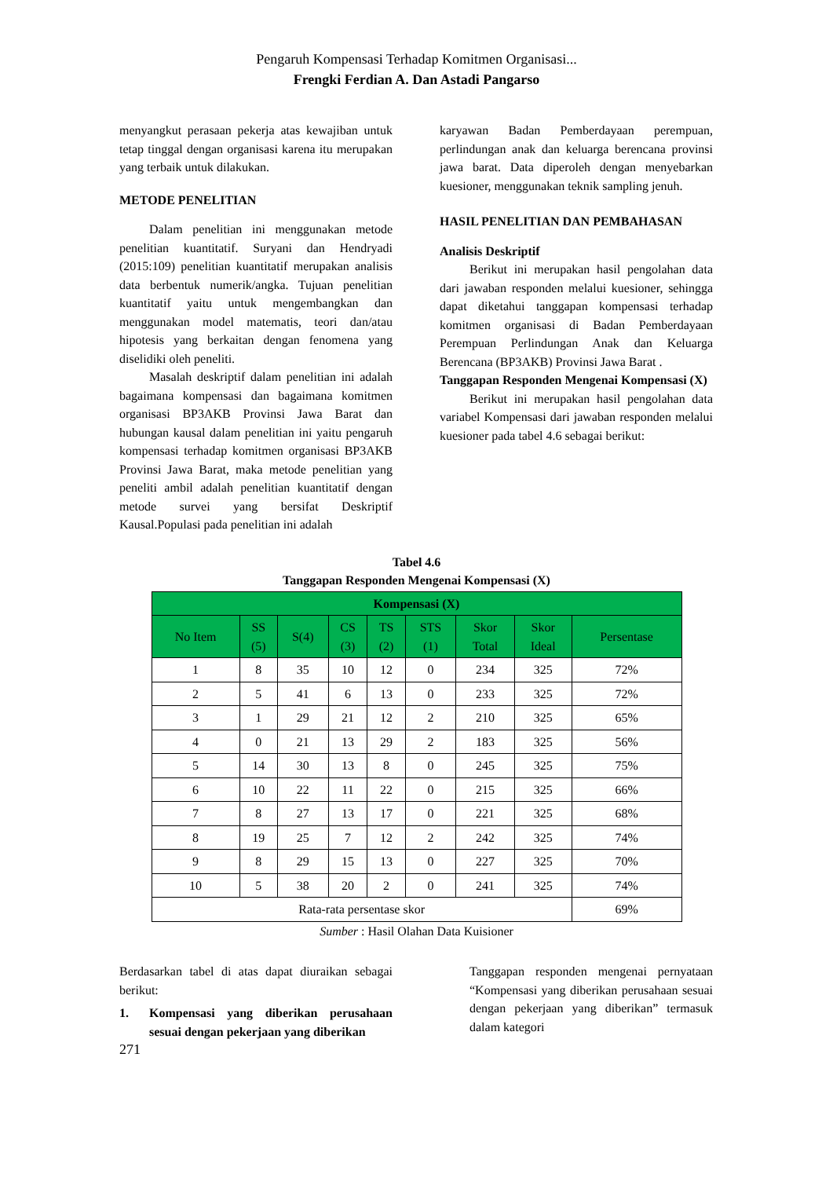Pengaruh Kompensasi Terhadap Komitmen Organisasi...
Frengki Ferdian A. Dan Astadi Pangarso
menyangkut perasaan pekerja atas kewajiban untuk tetap tinggal dengan organisasi karena itu merupakan yang terbaik untuk dilakukan.
METODE PENELITIAN
Dalam penelitian ini menggunakan metode penelitian kuantitatif. Suryani dan Hendryadi (2015:109) penelitian kuantitatif merupakan analisis data berbentuk numerik/angka. Tujuan penelitian kuantitatif yaitu untuk mengembangkan dan menggunakan model matematis, teori dan/atau hipotesis yang berkaitan dengan fenomena yang diselidiki oleh peneliti.
Masalah deskriptif dalam penelitian ini adalah bagaimana kompensasi dan bagaimana komitmen organisasi BP3AKB Provinsi Jawa Barat dan hubungan kausal dalam penelitian ini yaitu pengaruh kompensasi terhadap komitmen organisasi BP3AKB Provinsi Jawa Barat, maka metode penelitian yang peneliti ambil adalah penelitian kuantitatif dengan metode survei yang bersifat Deskriptif Kausal.Populasi pada penelitian ini adalah
karyawan Badan Pemberdayaan perempuan, perlindungan anak dan keluarga berencana provinsi jawa barat. Data diperoleh dengan menyebarkan kuesioner, menggunakan teknik sampling jenuh.
HASIL PENELITIAN DAN PEMBAHASAN
Analisis Deskriptif
Berikut ini merupakan hasil pengolahan data dari jawaban responden melalui kuesioner, sehingga dapat diketahui tanggapan kompensasi terhadap komitmen organisasi di Badan Pemberdayaan Perempuan Perlindungan Anak dan Keluarga Berencana (BP3AKB) Provinsi Jawa Barat .
Tanggapan Responden Mengenai Kompensasi (X)
Berikut ini merupakan hasil pengolahan data variabel Kompensasi dari jawaban responden melalui kuesioner pada tabel 4.6 sebagai berikut:
Tabel 4.6
Tanggapan Responden Mengenai Kompensasi (X)
| Kompensasi (X) | | | | | | | | |
| --- | --- | --- | --- | --- | --- | --- | --- | --- |
| No Item | SS (5) | S(4) | CS (3) | TS (2) | STS (1) | Skor Total | Skor Ideal | Persentase |
| 1 | 8 | 35 | 10 | 12 | 0 | 234 | 325 | 72% |
| 2 | 5 | 41 | 6 | 13 | 0 | 233 | 325 | 72% |
| 3 | 1 | 29 | 21 | 12 | 2 | 210 | 325 | 65% |
| 4 | 0 | 21 | 13 | 29 | 2 | 183 | 325 | 56% |
| 5 | 14 | 30 | 13 | 8 | 0 | 245 | 325 | 75% |
| 6 | 10 | 22 | 11 | 22 | 0 | 215 | 325 | 66% |
| 7 | 8 | 27 | 13 | 17 | 0 | 221 | 325 | 68% |
| 8 | 19 | 25 | 7 | 12 | 2 | 242 | 325 | 74% |
| 9 | 8 | 29 | 15 | 13 | 0 | 227 | 325 | 70% |
| 10 | 5 | 38 | 20 | 2 | 0 | 241 | 325 | 74% |
| Rata-rata persentase skor | | | | | | | | 69% |
Sumber : Hasil Olahan Data Kuisioner
Berdasarkan tabel di atas dapat diuraikan sebagai berikut:
1. Kompensasi yang diberikan perusahaan sesuai dengan pekerjaan yang diberikan
271
Tanggapan responden mengenai pernyataan “Kompensasi yang diberikan perusahaan sesuai dengan pekerjaan yang diberikan” termasuk dalam kategori